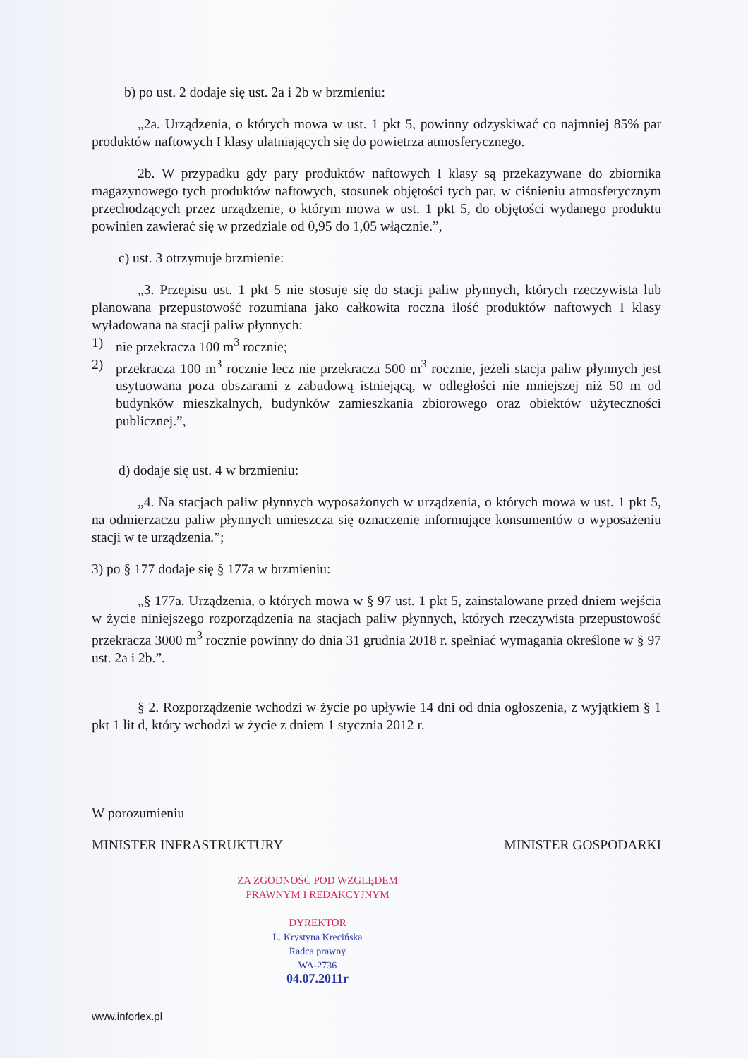b) po ust. 2 dodaje się ust. 2a i 2b w brzmieniu:
„2a. Urządzenia, o których mowa w ust. 1 pkt 5, powinny odzyskiwać co najmniej 85% par produktów naftowych I klasy ulatniających się do powietrza atmosferycznego.
2b. W przypadku gdy pary produktów naftowych I klasy są przekazywane do zbiornika magazynowego tych produktów naftowych, stosunek objętości tych par, w ciśnieniu atmosferycznym przechodzących przez urządzenie, o którym mowa w ust. 1 pkt 5, do objętości wydanego produktu powinien zawierać się w przedziale od 0,95 do 1,05 włącznie.”,
c) ust. 3 otrzymuje brzmienie:
„3. Przepisu ust. 1 pkt 5 nie stosuje się do stacji paliw płynnych, których rzeczywista lub planowana przepustowość rozumiana jako całkowita roczna ilość produktów naftowych I klasy wyładowana na stacji paliw płynnych:
1) nie przekracza 100 m<sup>3</sup> rocznie;
2) przekracza 100 m<sup>3</sup> rocznie lecz nie przekracza 500 m<sup>3</sup> rocznie, jeżeli stacja paliw płynnych jest usytuowana poza obszarami z zabudową istniejącą, w odległości nie mniejszej niż 50 m od budynków mieszkalnych, budynków zamieszkania zbiorowego oraz obiektów użyteczności publicznej.”,
d) dodaje się ust. 4 w brzmieniu:
„4. Na stacjach paliw płynnych wyposażonych w urządzenia, o których mowa w ust. 1 pkt 5, na odmierzaczu paliw płynnych umieszcza się oznaczenie informujące konsumentów o wyposażeniu stacji w te urządzenia.”;
3) po § 177 dodaje się § 177a w brzmieniu:
„§ 177a. Urządzenia, o których mowa w § 97 ust. 1 pkt 5, zainstalowane przed dniem wejścia w życie niniejszego rozporządzenia na stacjach paliw płynnych, których rzeczywista przepustowość przekracza 3000 m<sup>3</sup> rocznie powinny do dnia 31 grudnia 2018 r. spełniać wymagania określone w § 97 ust. 2a i 2b.”.
§ 2. Rozporządzenie wchodzi w życie po upływie 14 dni od dnia ogłoszenia, z wyjątkiem § 1 pkt 1 lit d, który wchodzi w życie z dniem 1 stycznia 2012 r.
W porozumieniu
MINISTER INFRASTRUKTURY MINISTER GOSPODARKI
ZA ZGODNOŚĆ POD WZGLĘDEM
PRAWNYM I REDAKCYJNYM
DYREKTOR
L. Krystyna Krecińska
Radca prawny
WA-2736
04.07.2011r
www.inforlex.pl